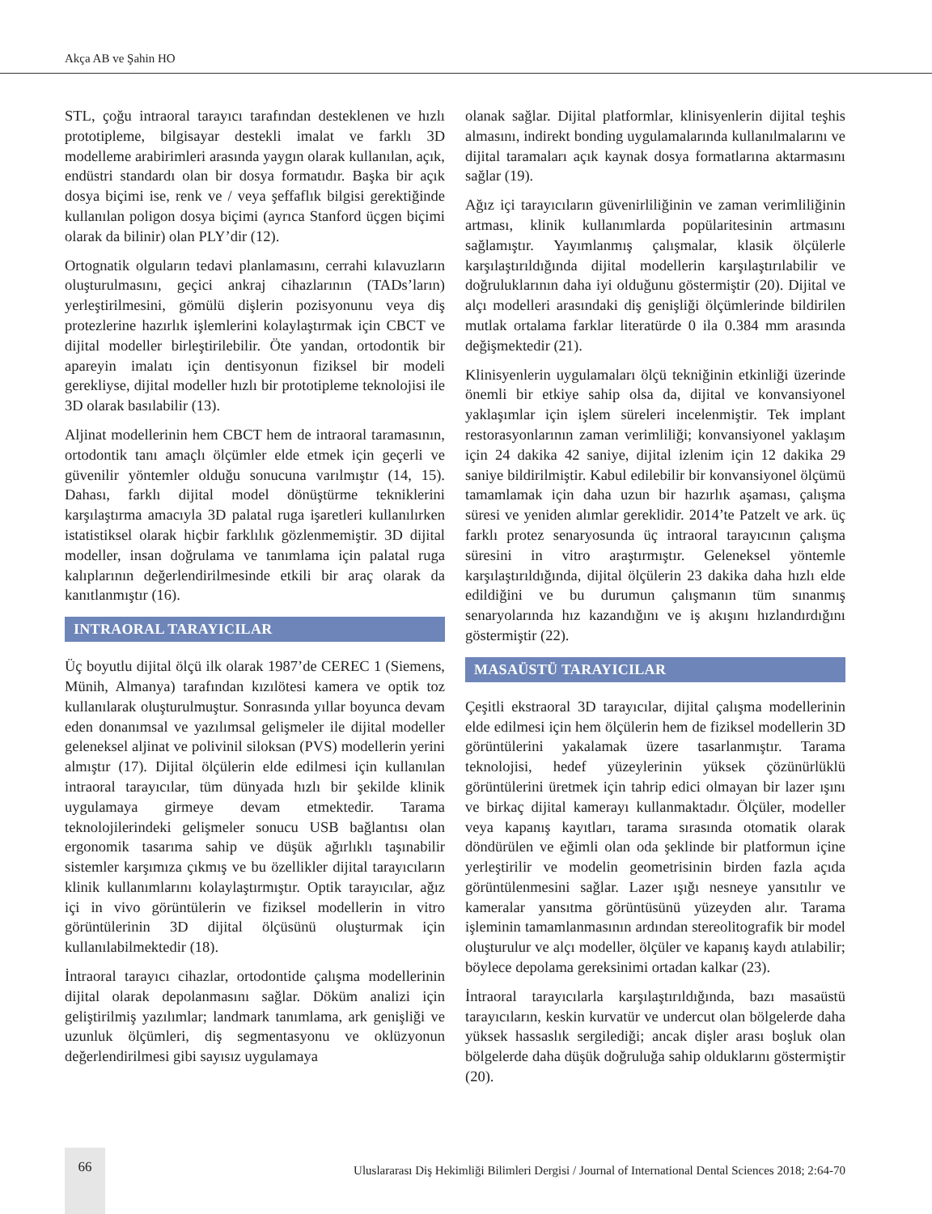Akça AB ve Şahin HO
STL, çoğu intraoral tarayıcı tarafından desteklenen ve hızlı prototipleme, bilgisayar destekli imalat ve farklı 3D modelleme arabirimleri arasında yaygın olarak kullanılan, açık, endüstri standardı olan bir dosya formatıdır. Başka bir açık dosya biçimi ise, renk ve / veya şeffaflık bilgisi gerektiğinde kullanılan poligon dosya biçimi (ayrıca Stanford üçgen biçimi olarak da bilinir) olan PLY’dir (12).
Ortognatik olguların tedavi planlamasını, cerrahi kılavuzların oluşturulmasını, geçici ankraj cihazlarının (TADs’ların) yerleştirilmesini, gömülü dişlerin pozisyonunu veya diş protezlerine hazırlık işlemlerini kolaylaştırmak için CBCT ve dijital modeller birleştirilebilir. Öte yandan, ortodontik bir apareyin imalatı için dentisyonun fiziksel bir modeli gerekliyse, dijital modeller hızlı bir prototipleme teknolojisi ile 3D olarak basılabilir (13).
Aljinat modellerinin hem CBCT hem de intraoral taramasının, ortodontik tanı amaçlı ölçümler elde etmek için geçerli ve güvenilir yöntemler olduğu sonucuna varılmıştır (14, 15). Dahası, farklı dijital model dönüştürme tekniklerini karşılaştırma amacıyla 3D palatal ruga işaretleri kullanılırken istatistiksel olarak hiçbir farklılık gözlenmemiştir. 3D dijital modeller, insan doğrulama ve tanımlama için palatal ruga kalıplarının değerlendirilmesinde etkili bir araç olarak da kanıtlanmıştır (16).
INTRAORAL TARAYICILAR
Üç boyutlu dijital ölçü ilk olarak 1987’de CEREC 1 (Siemens, Münih, Almanya) tarafından kızılötesi kamera ve optik toz kullanılarak oluşturulmuştur. Sonrasında yıllar boyunca devam eden donanımsal ve yazılımsal gelişmeler ile dijital modeller geleneksel aljinat ve polivinil siloksan (PVS) modellerin yerini almıştır (17). Dijital ölçülerin elde edilmesi için kullanılan intraoral tarayıcılar, tüm dünyada hızlı bir şekilde klinik uygulamaya girmeye devam etmektedir. Tarama teknolojilerindeki gelişmeler sonucu USB bağlantısı olan ergonomik tasarıma sahip ve düşük ağırlıklı taşınabilir sistemler karşımıza çıkmış ve bu özellikler dijital tarayıcıların klinik kullanımlarını kolaylaştırmıştır. Optik tarayıcılar, ağız içi in vivo görüntülerin ve fiziksel modellerin in vitro görüntülerinin 3D dijital ölçüsünü oluşturmak için kullanılabilmektedir (18).
İntraoral tarayıcı cihazlar, ortodontide çalışma modellerinin dijital olarak depolanmasını sağlar. Döküm analizi için geliştirilmiş yazılımlar; landmark tanımlama, ark genişliği ve uzunluk ölçümleri, diş segmentasyonu ve oklüzyonun değerlendirilmesi gibi sayısız uygulamaya
olanak sağlar. Dijital platformlar, klinisyenlerin dijital teşhis almasını, indirekt bonding uygulamalarında kullanılmalarını ve dijital taramaları açık kaynak dosya formatlarına aktarmasını sağlar (19).
Ağız içi tarayıcıların güvenirliliğinin ve zaman verimliliğinin artması, klinik kullanımlarda popülaritesinin artmasını sağlamıştır. Yayımlanmış çalışmalar, klasik ölçülerle karşılaştırıldığında dijital modellerin karşılaştırılabilir ve doğruluklarının daha iyi olduğunu göstermiştir (20). Dijital ve alçı modelleri arasındaki diş genişliği ölçümlerinde bildirilen mutlak ortalama farklar literatürde 0 ila 0.384 mm arasında değişmektedir (21).
Klinisyenlerin uygulamaları ölçü tekniğinin etkinliği üzerinde önemli bir etkiye sahip olsa da, dijital ve konvansiyonel yaklaşımlar için işlem süreleri incelenmiştir. Tek implant restorasyonlarının zaman verimliliği; konvansiyonel yaklaşım için 24 dakika 42 saniye, dijital izlenim için 12 dakika 29 saniye bildirilmiştir. Kabul edilebilir bir konvansiyonel ölçümü tamamlamak için daha uzun bir hazırlık aşaması, çalışma süresi ve yeniden alımlar gereklidir. 2014’te Patzelt ve ark. üç farklı protez senaryosunda üç intraoral tarayıcının çalışma süresini in vitro araştırmıştır. Geleneksel yöntemle karşılaştırıldığında, dijital ölçülerin 23 dakika daha hızlı elde edildiğini ve bu durumun çalışmanın tüm sınanmış senaryolarında hız kazandığını ve iş akışını hızlandırdığını göstermiştir (22).
MASAÜSTÜ TARAYICILAR
Çeşitli ekstraoral 3D tarayıcılar, dijital çalışma modellerinin elde edilmesi için hem ölçülerin hem de fiziksel modellerin 3D görüntülerini yakalamak üzere tasarlanmıştır. Tarama teknolojisi, hedef yüzeylerinin yüksek çözünürlüklü görüntülerini üretmek için tahrip edici olmayan bir lazer ışını ve birkaç dijital kamerayı kullanmaktadır. Ölçüler, modeller veya kapanış kayıtları, tarama sırasında otomatik olarak döndürülen ve eğimli olan oda şeklinde bir platformun içine yerleştirilir ve modelin geometrisinin birden fazla açıda görüntülenmesini sağlar. Lazer ışığı nesneye yansıtılır ve kameralar yansıtma görüntüsünü yüzeyden alır. Tarama işleminin tamamlanmasının ardından stereolitografik bir model oluşturulur ve alçı modeller, ölçüler ve kapanış kaydı atılabilir; böylece depolama gereksinimi ortadan kalkar (23).
İntraoral tarayıcılarla karşılaştırıldığında, bazı masaüstü tarayıcıların, keskin kurvatür ve undercut olan bölgelerde daha yüksek hassaslık sergilediği; ancak dişler arası boşluk olan bölgelerde daha düşük doğruluğa sahip olduklarını göstermiştir (20).
66
Uluslararası Diş Hekimliği Bilimleri Dergisi / Journal of International Dental Sciences 2018; 2:64-70